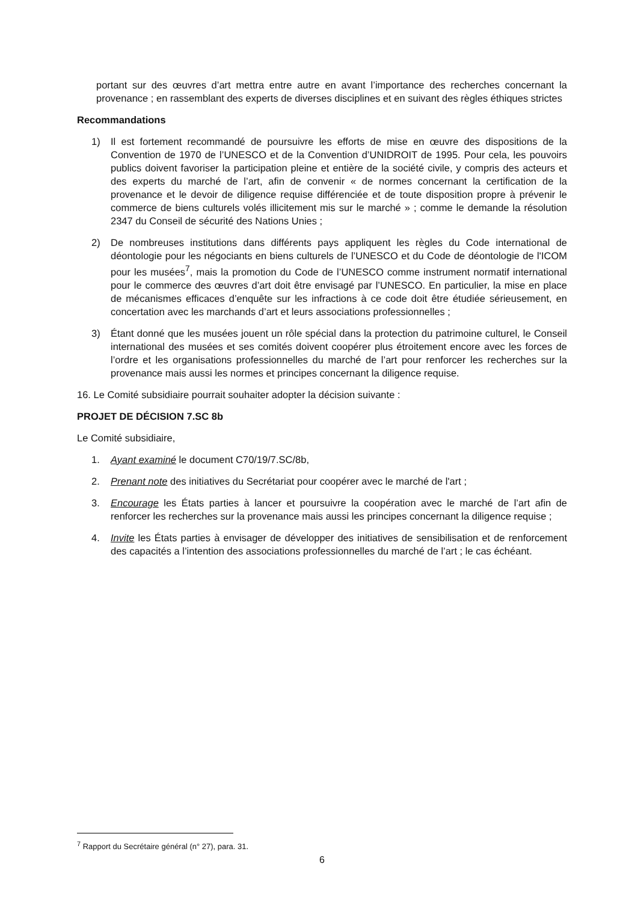portant sur des œuvres d’art mettra entre autre en avant l’importance des recherches concernant la provenance ; en rassemblant des experts de diverses disciplines et en suivant des règles éthiques strictes
Recommandations
1) Il est fortement recommandé de poursuivre les efforts de mise en œuvre des dispositions de la Convention de 1970 de l’UNESCO et de la Convention d’UNIDROIT de 1995. Pour cela, les pouvoirs publics doivent favoriser la participation pleine et entière de la société civile, y compris des acteurs et des experts du marché de l’art, afin de convenir « de normes concernant la certification de la provenance et le devoir de diligence requise différenciée et de toute disposition propre à prévenir le commerce de biens culturels volés illicitement mis sur le marché » ; comme le demande la résolution 2347 du Conseil de sécurité des Nations Unies ;
2) De nombreuses institutions dans différents pays appliquent les règles du Code international de déontologie pour les négociants en biens culturels de l’UNESCO et du Code de déontologie de l'ICOM pour les musées<sup>7</sup>, mais la promotion du Code de l’UNESCO comme instrument normatif international pour le commerce des œuvres d’art doit être envisagé par l’UNESCO. En particulier, la mise en place de mécanismes efficaces d’enquête sur les infractions à ce code doit être étudiée sérieusement, en concertation avec les marchands d’art et leurs associations professionnelles ;
3) Étant donné que les musées jouent un rôle spécial dans la protection du patrimoine culturel, le Conseil international des musées et ses comités doivent coopérer plus étroitement encore avec les forces de l’ordre et les organisations professionnelles du marché de l’art pour renforcer les recherches sur la provenance mais aussi les normes et principes concernant la diligence requise.
16. Le Comité subsidiaire pourrait souhaiter adopter la décision suivante :
PROJET DE DÉCISION 7.SC 8b
Le Comité subsidiaire,
1. Ayant examiné le document C70/19/7.SC/8b,
2. Prenant note des initiatives du Secrétariat pour coopérer avec le marché de l'art ;
3. Encourage les États parties à lancer et poursuivre la coopération avec le marché de l’art afin de renforcer les recherches sur la provenance mais aussi les principes concernant la diligence requise ;
4. Invite les États parties à envisager de développer des initiatives de sensibilisation et de renforcement des capacités a l’intention des associations professionnelles du marché de l’art ; le cas échéant.
<sup>7</sup> Rapport du Secrétaire général (n° 27), para. 31.
6